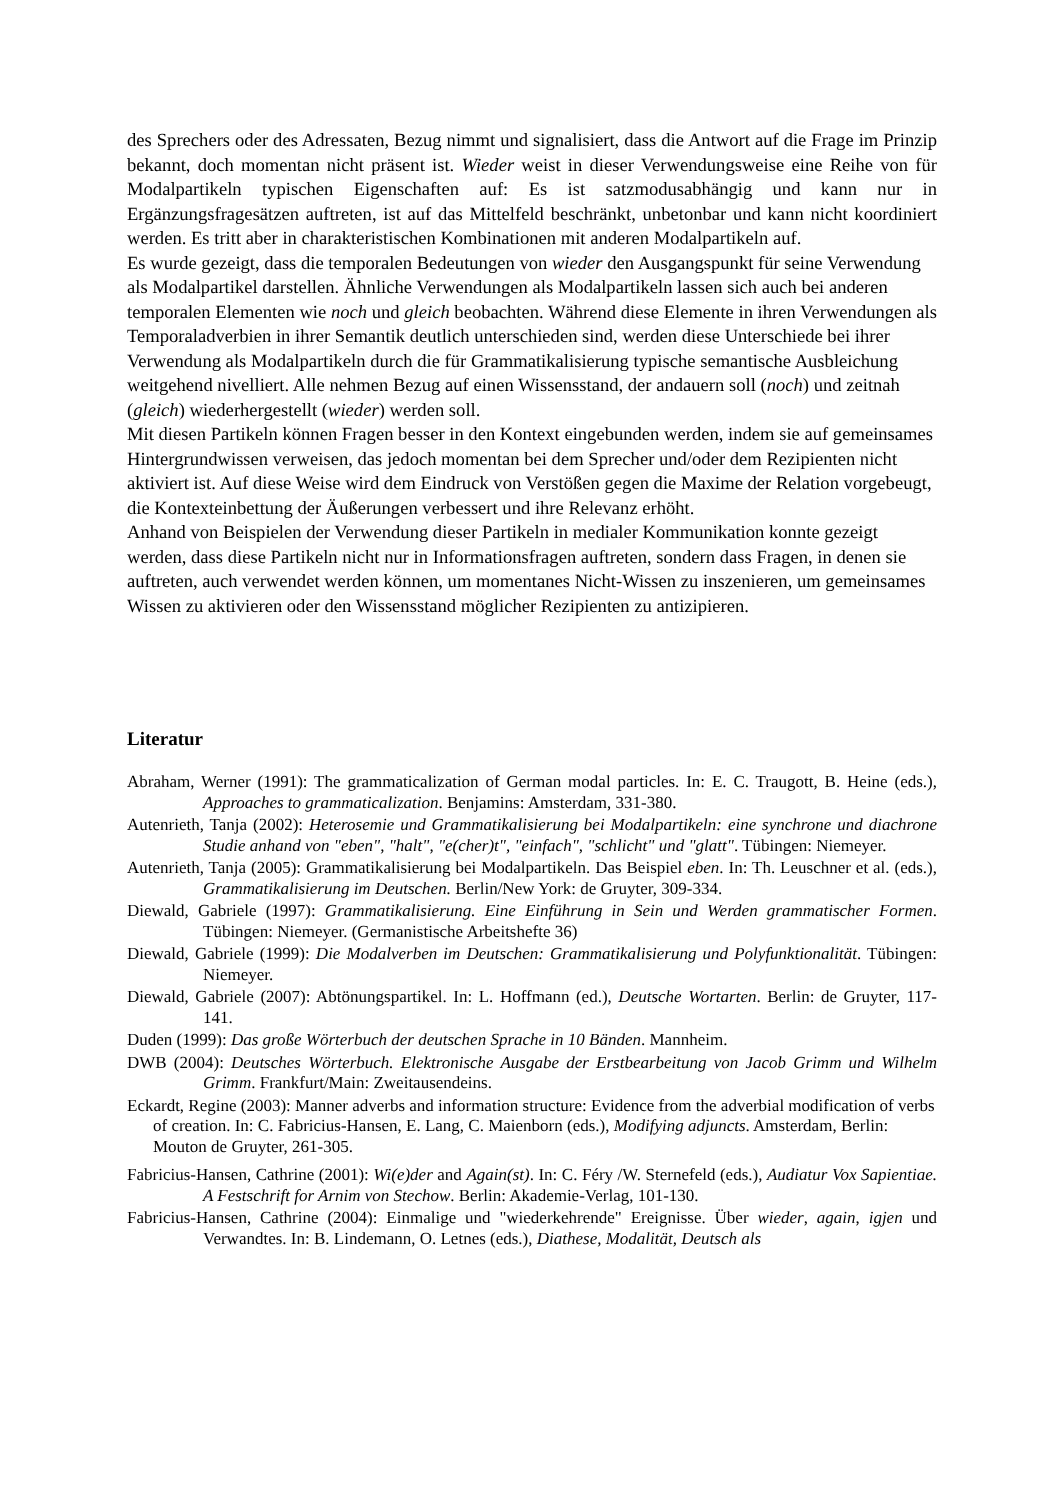des Sprechers oder des Adressaten, Bezug nimmt und signalisiert, dass die Antwort auf die Frage im Prinzip bekannt, doch momentan nicht präsent ist. Wieder weist in dieser Verwendungsweise eine Reihe von für Modalpartikeln typischen Eigenschaften auf: Es ist satzmodusabhängig und kann nur in Ergänzungsfragesätzen auftreten, ist auf das Mittelfeld beschränkt, unbetonbar und kann nicht koordiniert werden. Es tritt aber in charakteristischen Kombinationen mit anderen Modalpartikeln auf.
Es wurde gezeigt, dass die temporalen Bedeutungen von wieder den Ausgangspunkt für seine Verwendung als Modalpartikel darstellen. Ähnliche Verwendungen als Modalpartikeln lassen sich auch bei anderen temporalen Elementen wie noch und gleich beobachten. Während diese Elemente in ihren Verwendungen als Temporaladverbien in ihrer Semantik deutlich unterschieden sind, werden diese Unterschiede bei ihrer Verwendung als Modalpartikeln durch die für Grammatikalisierung typische semantische Ausbleichung weitgehend nivelliert. Alle nehmen Bezug auf einen Wissensstand, der andauern soll (noch) und zeitnah (gleich) wiederhergestellt (wieder) werden soll.
Mit diesen Partikeln können Fragen besser in den Kontext eingebunden werden, indem sie auf gemeinsames Hintergrundwissen verweisen, das jedoch momentan bei dem Sprecher und/oder dem Rezipienten nicht aktiviert ist. Auf diese Weise wird dem Eindruck von Verstößen gegen die Maxime der Relation vorgebeugt, die Kontexteinbettung der Äußerungen verbessert und ihre Relevanz erhöht.
Anhand von Beispielen der Verwendung dieser Partikeln in medialer Kommunikation konnte gezeigt werden, dass diese Partikeln nicht nur in Informationsfragen auftreten, sondern dass Fragen, in denen sie auftreten, auch verwendet werden können, um momentanes Nicht-Wissen zu inszenieren, um gemeinsames Wissen zu aktivieren oder den Wissensstand möglicher Rezipienten zu antizipieren.
Literatur
Abraham, Werner (1991): The grammaticalization of German modal particles. In: E. C. Traugott, B. Heine (eds.), Approaches to grammaticalization. Benjamins: Amsterdam, 331-380.
Autenrieth, Tanja (2002): Heterosemie und Grammatikalisierung bei Modalpartikeln: eine synchrone und diachrone Studie anhand von "eben", "halt", "e(cher)t", "einfach", "schlicht" und "glatt". Tübingen: Niemeyer.
Autenrieth, Tanja (2005): Grammatikalisierung bei Modalpartikeln. Das Beispiel eben. In: Th. Leuschner et al. (eds.), Grammatikalisierung im Deutschen. Berlin/New York: de Gruyter, 309-334.
Diewald, Gabriele (1997): Grammatikalisierung. Eine Einführung in Sein und Werden grammatischer Formen. Tübingen: Niemeyer. (Germanistische Arbeitshefte 36)
Diewald, Gabriele (1999): Die Modalverben im Deutschen: Grammatikalisierung und Polyfunktionalität. Tübingen: Niemeyer.
Diewald, Gabriele (2007): Abtönungspartikel. In: L. Hoffmann (ed.), Deutsche Wortarten. Berlin: de Gruyter, 117-141.
Duden (1999): Das große Wörterbuch der deutschen Sprache in 10 Bänden. Mannheim.
DWB (2004): Deutsches Wörterbuch. Elektronische Ausgabe der Erstbearbeitung von Jacob Grimm und Wilhelm Grimm. Frankfurt/Main: Zweitausendeins.
Eckardt, Regine (2003): Manner adverbs and information structure: Evidence from the adverbial modification of verbs of creation. In: C. Fabricius-Hansen, E. Lang, C. Maienborn (eds.), Modifying adjuncts. Amsterdam, Berlin: Mouton de Gruyter, 261-305.
Fabricius-Hansen, Cathrine (2001): Wi(e)der and Again(st). In: C. Féry /W. Sternefeld (eds.), Audiatur Vox Sapientiae. A Festschrift for Arnim von Stechow. Berlin: Akademie-Verlag, 101-130.
Fabricius-Hansen, Cathrine (2004): Einmalige und "wiederkehrende" Ereignisse. Über wieder, again, igjen und Verwandtes. In: B. Lindemann, O. Letnes (eds.), Diathese, Modalität, Deutsch als